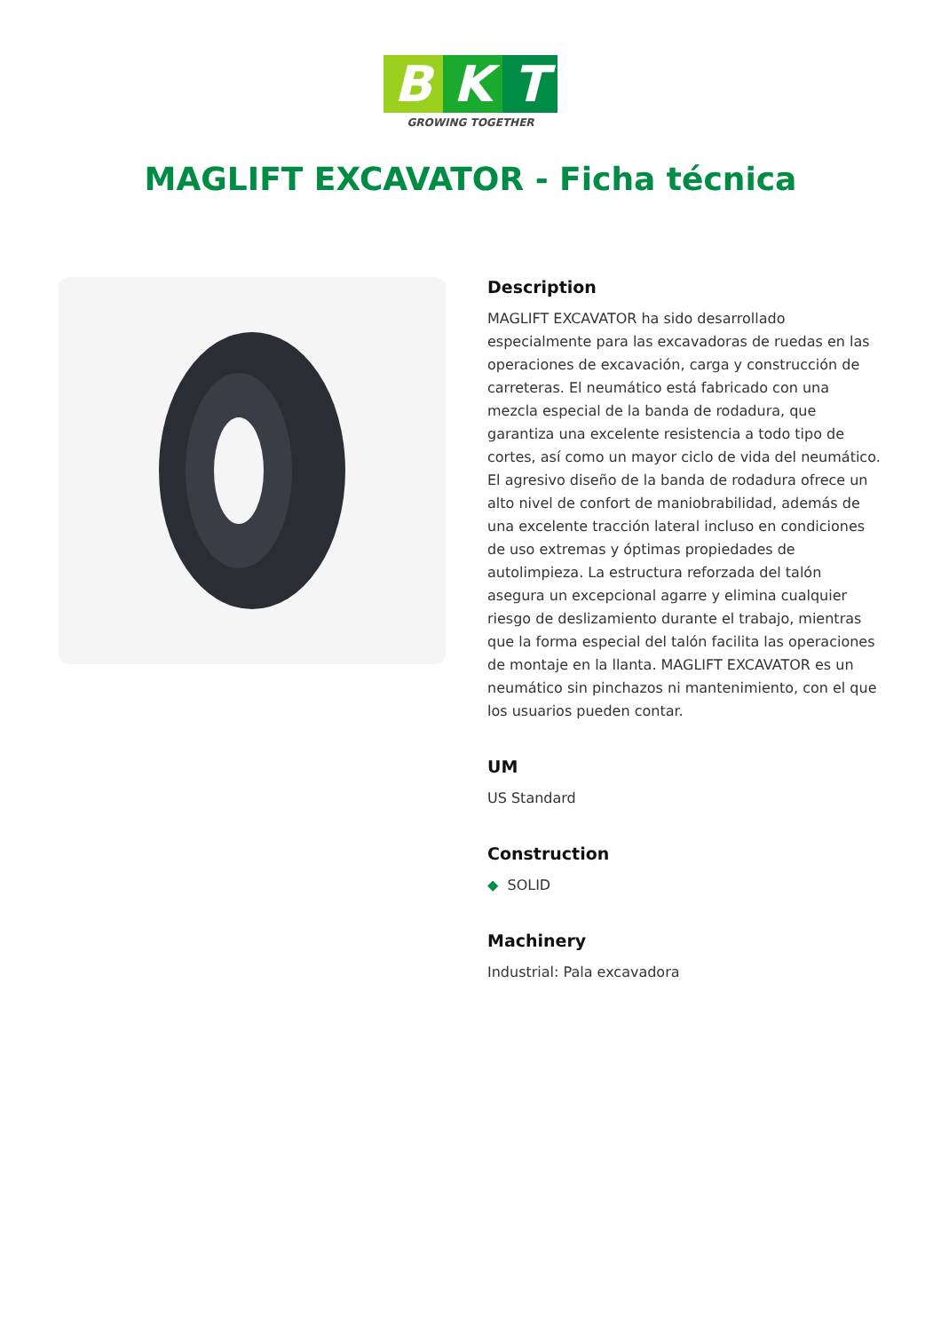B K T
GROWING TOGETHER
MAGLIFT EXCAVATOR - Ficha técnica
Description
MAGLIFT EXCAVATOR ha sido desarrollado especialmente para las excavadoras de ruedas en las operaciones de excavación, carga y construcción de carreteras. El neumático está fabricado con una mezcla especial de la banda de rodadura, que garantiza una excelente resistencia a todo tipo de cortes, así como un mayor ciclo de vida del neumático. El agresivo diseño de la banda de rodadura ofrece un alto nivel de confort de maniobrabilidad, además de una excelente tracción lateral incluso en condiciones de uso extremas y óptimas propiedades de autolimpieza. La estructura reforzada del talón asegura un excepcional agarre y elimina cualquier riesgo de deslizamiento durante el trabajo, mientras que la forma especial del talón facilita las operaciones de montaje en la llanta. MAGLIFT EXCAVATOR es un neumático sin pinchazos ni mantenimiento, con el que los usuarios pueden contar.
UM
US Standard
Construction
◆ SOLID
Machinery
Industrial: Pala excavadora